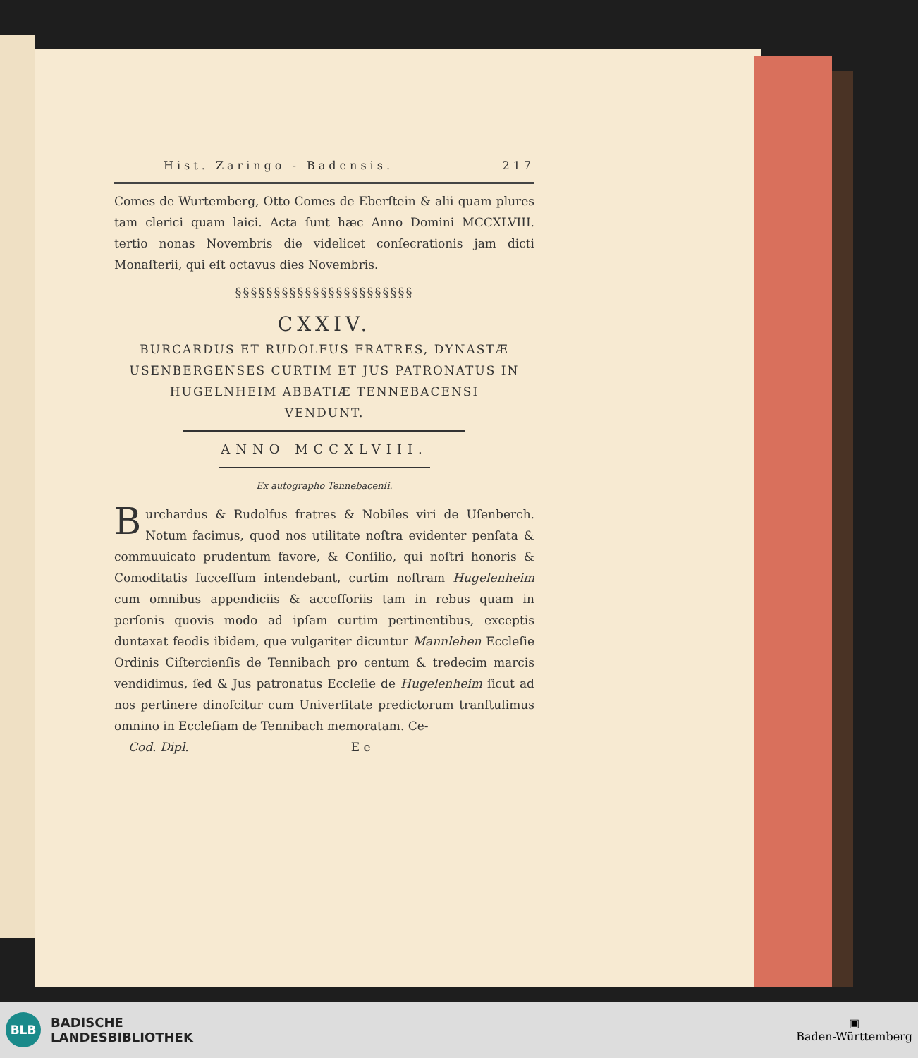Hist. Zaringo - Badensis. 217
Comes de Wurtemberg, Otto Comes de Eberſtein & alii quam plures tam clerici quam laici. Acta ſunt hæc Anno Domini MCCXLVIII. tertio nonas Novembris die videlicet conſecrationis jam dicti Monaſterii, qui eſt octavus dies Novembris.
§§§§§§§§§§§§§§§§§§§§§§§
CXXIV.
BURCARDUS ET RUDOLFUS FRATRES, DYNASTÆ
USENBERGENSES CURTIM ET JUS PATRONATUS IN
HUGELNHEIM ABBATIÆ TENNEBACENSI
VENDUNT.
ANNO MCCXLVIII.
Ex autographo Tennebacenſi.
Burchardus & Rudolfus fratres & Nobiles viri de Uſenberch. Notum facimus, quod nos utilitate noſtra evidenter penſata & commuuicato prudentum favore, & Conſilio, qui noſtri honoris & Comoditatis ſucceſſum intendebant, curtim noſtram Hugelenheim cum omnibus appendiciis & acceſſoriis tam in rebus quam in perſonis quovis modo ad ipſam curtim pertinentibus, exceptis duntaxat feodis ibidem, que vulgariter dicuntur Mannlehen Eccleſie Ordinis Ciſtercienſis de Tennibach pro centum & tredecim marcis vendidimus, ſed & Jus patronatus Eccleſie de Hugelenheim ſicut ad nos pertinere dinoſcitur cum Univerſitate predictorum tranſtulimus omnino in Eccleſiam de Tennibach memoratam. Ce-
Cod. Dipl. E e
BLB
BADISCHE
LANDESBIBLIOTHEK
▣
Baden-Württemberg